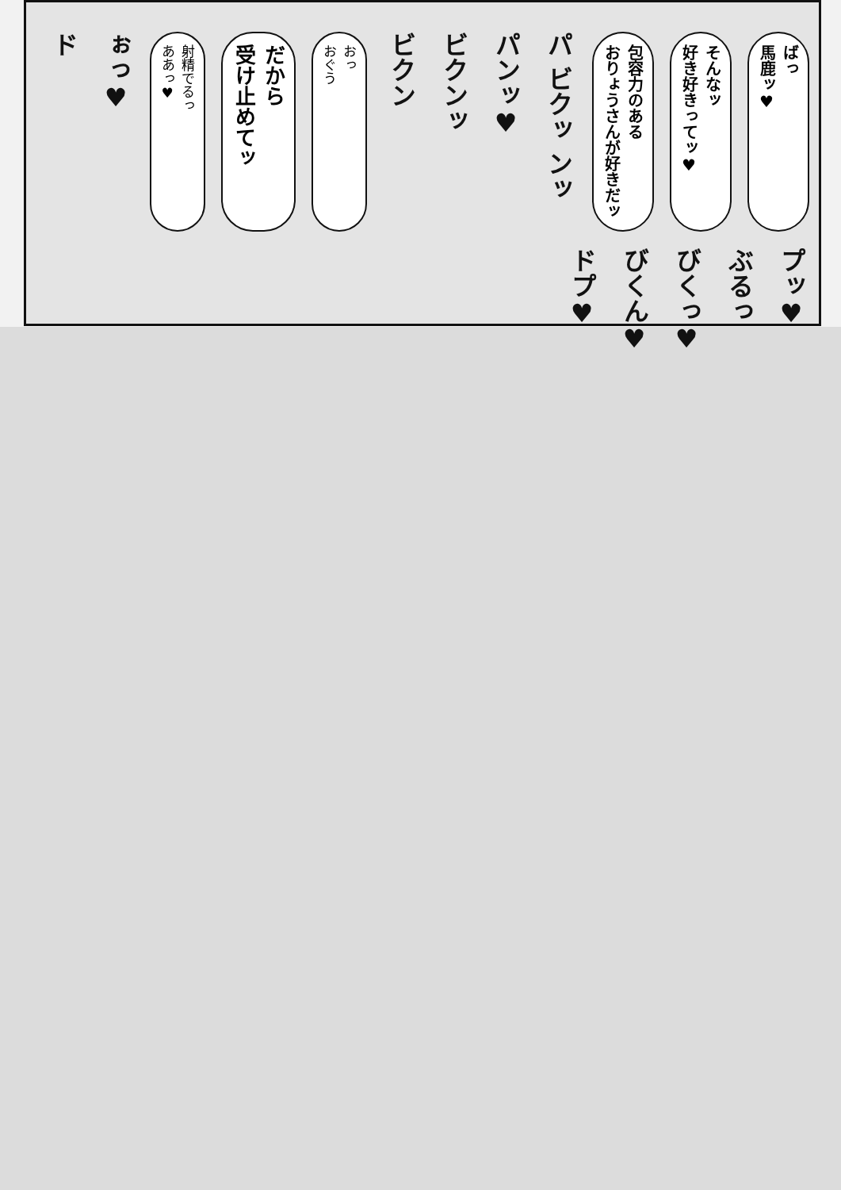ばっ
馬鹿ッ♥
そんなッ
好き好きってッ♥
包容力のある
おりょうさんが好きだッ
パ ビクッ ンッ
パンッ♥
ビクンッ
ビクン
おっ
おぐう
だから
受け止めてッ
射精でるっ
ああっ♥
ぉっ♥
ド
プッ♥
ぶるっ
びくっ♥
びくん♥
ドプ♥